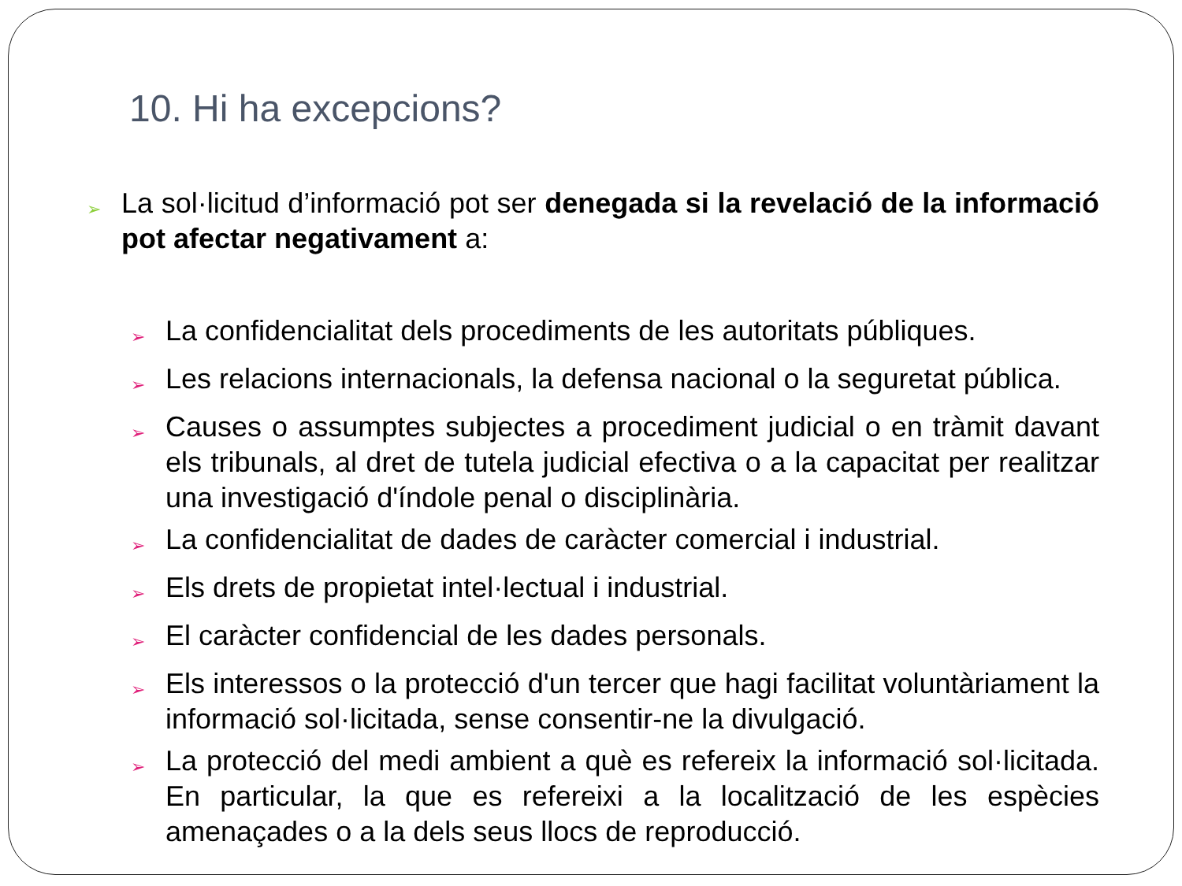10. Hi ha excepcions?
➢
La sol·licitud d’informació pot ser denegada si la revelació de la informació pot afectar negativament a:
➢
La confidencialitat dels procediments de les autoritats públiques.
➢
Les relacions internacionals, la defensa nacional o la seguretat pública.
➢
Causes o assumptes subjectes a procediment judicial o en tràmit davant els tribunals, al dret de tutela judicial efectiva o a la capacitat per realitzar una investigació d'índole penal o disciplinària.
➢
La confidencialitat de dades de caràcter comercial i industrial.
➢
Els drets de propietat intel·lectual i industrial.
➢
El caràcter confidencial de les dades personals.
➢
Els interessos o la protecció d'un tercer que hagi facilitat voluntàriament la informació sol·licitada, sense consentir-ne la divulgació.
➢
La protecció del medi ambient a què es refereix la informació sol·licitada. En particular, la que es refereixi a la localització de les espècies amenaçades o a la dels seus llocs de reproducció.